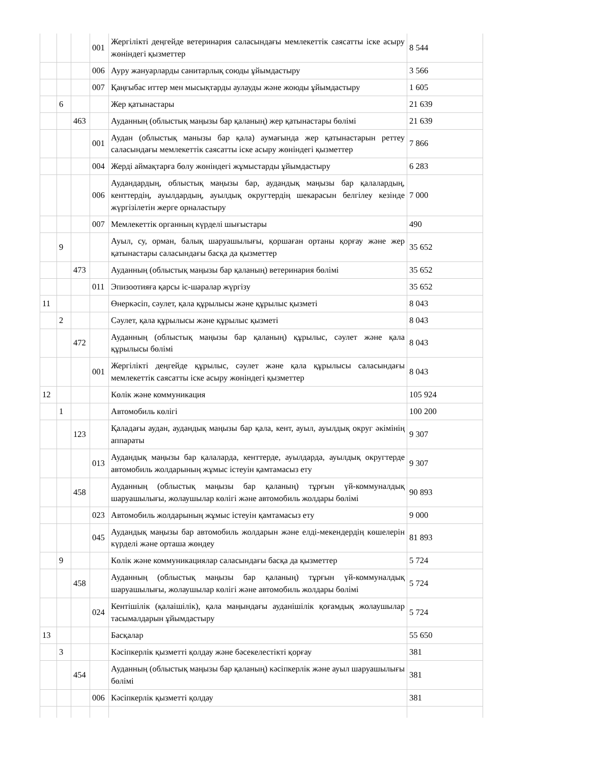| | | | 001 | Жергілікті деңгейде ветеринария саласындағы мемлекеттік саясатты іске асыру жөніндегі қызметтер | 8 544 |
| | | | 006 | Ауру жануарларды санитарлық союды ұйымдастыру | 3 566 |
| | | | 007 | Қаңғыбас иттер мен мысықтарды аулауды және жоюды ұйымдастыру | 1 605 |
| | 6 | | | Жер қатынастары | 21 639 |
| | | 463 | | Ауданның (облыстық маңызы бар қаланың) жер қатынастары бөлімі | 21 639 |
| | | | 001 | Аудан (облыстық манызы бар қала) аумағында жер қатынастарын реттеу саласындағы мемлекеттік саясатты іске асыру жөніндегі қызметтер | 7 866 |
| | | | 004 | Жерді аймақтарға бөлу жөніндегі жұмыстарды ұйымдастыру | 6 283 |
| | | | 006 | Аудандардың, облыстық маңызы бар, аудандық маңызы бар қалалардың, кенттердің, ауылдардың, ауылдық округтердің шекарасын белгілеу кезінде жүргізілетін жерге орналастыру | 7 000 |
| | | | 007 | Мемлекеттік органның күрделі шығыстары | 490 |
| | 9 | | | Ауыл, су, орман, балық шаруашылығы, қоршаған ортаны қорғау және жер қатынастары саласындағы басқа да қызметтер | 35 652 |
| | | 473 | | Ауданның (облыстық маңызы бар қаланың) ветеринария бөлімі | 35 652 |
| | | | 011 | Эпизоотияға қарсы іс-шаралар жүргізу | 35 652 |
| 11 | | | | Өнеркәсіп, сәулет, қала құрылысы және құрылыс қызметі | 8 043 |
| | 2 | | | Сәулет, қала құрылысы және құрылыс қызметі | 8 043 |
| | | 472 | | Ауданның (облыстық маңызы бар қаланың) құрылыс, сәулет және қала құрылысы бөлімі | 8 043 |
| | | | 001 | Жергілікті деңгейде құрылыс, сәулет және қала құрылысы саласындағы мемлекеттік саясатты іске асыру жөніндегі қызметтер | 8 043 |
| 12 | | | | Көлік және коммуникация | 105 924 |
| | 1 | | | Автомобиль көлігі | 100 200 |
| | | 123 | | Қаладағы аудан, аудандық маңызы бар қала, кент, ауыл, ауылдық округ әкімінің аппараты | 9 307 |
| | | | 013 | Аудандық маңызы бар қалаларда, кенттерде, ауылдарда, ауылдық округтерде автомобиль жолдарының жұмыс істеуін қамтамасыз ету | 9 307 |
| | | 458 | | Ауданның (облыстық маңызы бар қаланың) тұрғын үй-коммуналдық шаруашылығы, жолаушылар көлігі және автомобиль жолдары бөлімі | 90 893 |
| | | | 023 | Автомобиль жолдарының жұмыс істеуін қамтамасыз ету | 9 000 |
| | | | 045 | Аудандық маңызы бар автомобиль жолдарын және елді-мекендердің көшелерін күрделі және орташа жөндеу | 81 893 |
| | 9 | | | Көлік және коммуникациялар саласындағы басқа да қызметтер | 5 724 |
| | | 458 | | Ауданның (облыстық маңызы бар қаланың) тұрғын үй-коммуналдық шаруашылығы, жолаушылар көлігі және автомобиль жолдары бөлімі | 5 724 |
| | | | 024 | Кентішілік (қалаішілік), қала маңындағы ауданішілік қоғамдық жолаушылар тасымалдарын ұйымдастыру | 5 724 |
| 13 | | | | Басқалар | 55 650 |
| | 3 | | | Кәсіпкерлік қызметті қолдау және бәсекелестікті қорғау | 381 |
| | | 454 | | Ауданның (облыстық маңызы бар қаланың) кәсіпкерлік және ауыл шаруашылығы бөлімі | 381 |
| | | | 006 | Кәсіпкерлік қызметті қолдау | 381 |